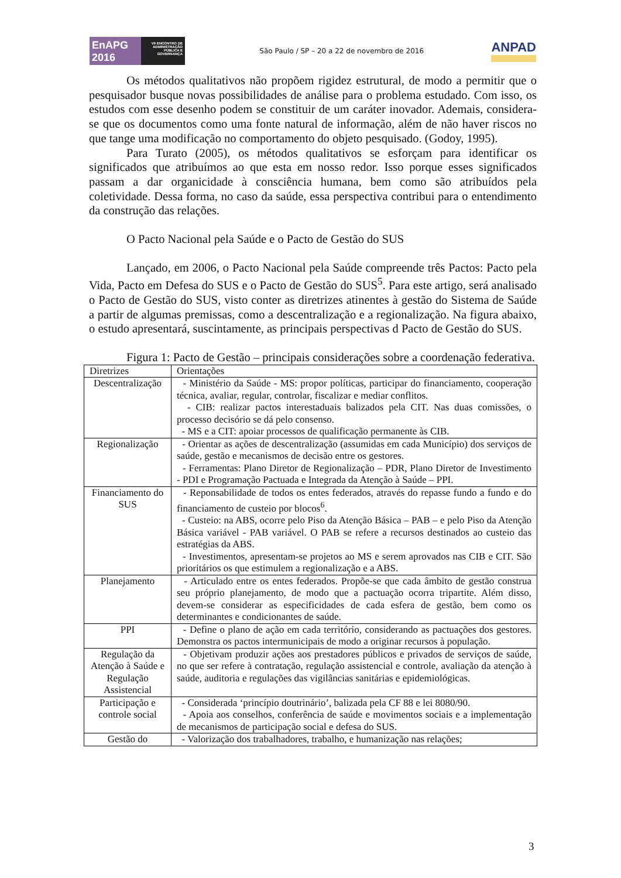EnAPG
2016
VII ENCONTRO DE ADMINISTRAÇÃO PÚBLICA E GOVERNANÇA
São Paulo / SP – 20 a 22 de novembro de 2016
ANPAD
Os métodos qualitativos não propõem rigidez estrutural, de modo a permitir que o pesquisador busque novas possibilidades de análise para o problema estudado. Com isso, os estudos com esse desenho podem se constituir de um caráter inovador. Ademais, considera-se que os documentos como uma fonte natural de informação, além de não haver riscos no que tange uma modificação no comportamento do objeto pesquisado. (Godoy, 1995).
Para Turato (2005), os métodos qualitativos se esforçam para identificar os significados que atribuímos ao que esta em nosso redor. Isso porque esses significados passam a dar organicidade à consciência humana, bem como são atribuídos pela coletividade. Dessa forma, no caso da saúde, essa perspectiva contribui para o entendimento da construção das relações.
O Pacto Nacional pela Saúde e o Pacto de Gestão do SUS
Lançado, em 2006, o Pacto Nacional pela Saúde compreende três Pactos: Pacto pela Vida, Pacto em Defesa do SUS e o Pacto de Gestão do SUS<sup>5</sup>. Para este artigo, será analisado o Pacto de Gestão do SUS, visto conter as diretrizes atinentes à gestão do Sistema de Saúde a partir de algumas premissas, como a descentralização e a regionalização. Na figura abaixo, o estudo apresentará, suscintamente, as principais perspectivas d Pacto de Gestão do SUS.
Figura 1: Pacto de Gestão – principais considerações sobre a coordenação federativa.
| Diretrizes | Orientações |
| Descentralização | - Ministério da Saúde - MS: propor políticas, participar do financiamento, cooperação técnica, avaliar, regular, controlar, fiscalizar e mediar conflitos. - CIB: realizar pactos interestaduais balizados pela CIT. Nas duas comissões, o processo decisório se dá pelo consenso. - MS e a CIT: apoiar processos de qualificação permanente às CIB. |
| Regionalização | - Orientar as ações de descentralização (assumidas em cada Município) dos serviços de saúde, gestão e mecanismos de decisão entre os gestores. - Ferramentas: Plano Diretor de Regionalização – PDR, Plano Diretor de Investimento - PDI e Programação Pactuada e Integrada da Atenção à Saúde – PPI. |
| Financiamento do SUS | - Reponsabilidade de todos os entes federados, através do repasse fundo a fundo e do financiamento de custeio por blocos<sup>6</sup>. - Custeio: na ABS, ocorre pelo Piso da Atenção Básica – PAB – e pelo Piso da Atenção Básica variável - PAB variável. O PAB se refere a recursos destinados ao custeio das estratégias da ABS. - Investimentos, apresentam-se projetos ao MS e serem aprovados nas CIB e CIT. São prioritários os que estimulem a regionalização e a ABS. |
| Planejamento | - Articulado entre os entes federados. Propõe-se que cada âmbito de gestão construa seu próprio planejamento, de modo que a pactuação ocorra tripartite. Além disso, devem-se considerar as especificidades de cada esfera de gestão, bem como os determinantes e condicionantes de saúde. |
| PPI | - Define o plano de ação em cada território, considerando as pactuações dos gestores. Demonstra os pactos intermunicipais de modo a originar recursos à população. |
| Regulação da Atenção à Saúde e Regulação Assistencial | - Objetivam produzir ações aos prestadores públicos e privados de serviços de saúde, no que ser refere à contratação, regulação assistencial e controle, avaliação da atenção à saúde, auditoria e regulações das vigilâncias sanitárias e epidemiológicas. |
| Participação e controle social | - Considerada ‘princípio doutrinário’, balizada pela CF 88 e lei 8080/90. - Apoia aos conselhos, conferência de saúde e movimentos sociais e a implementação de mecanismos de participação social e defesa do SUS. |
| Gestão do | - Valorização dos trabalhadores, trabalho, e humanização nas relações; |
3